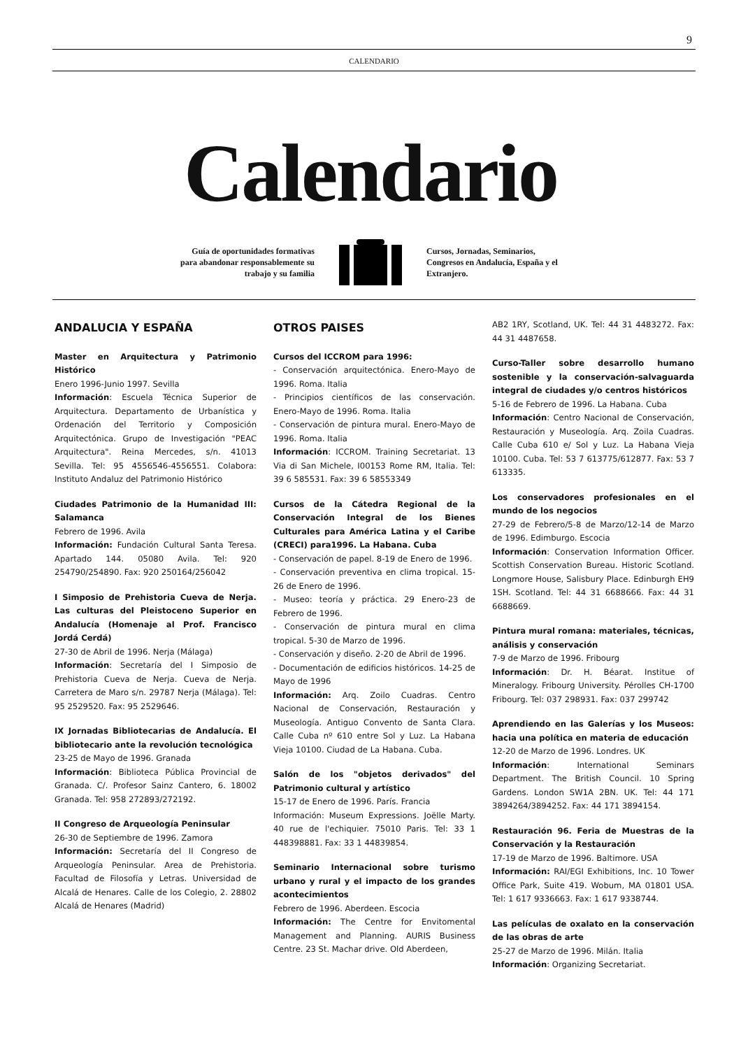9
CALENDARIO
Calendario
Guía de oportunidades formativas para abandonar responsablemente su trabajo y su familia
Cursos, Jornadas, Seminarios, Congresos en Andalucía, España y el Extranjero.
ANDALUCIA Y ESPAÑA
Master en Arquitectura y Patrimonio Histórico
Enero 1996-Junio 1997. Sevilla
Información: Escuela Técnica Superior de Arquitectura. Departamento de Urbanística y Ordenación del Territorio y Composición Arquitectónica. Grupo de Investigación "PEAC Arquitectura". Reina Mercedes, s/n. 41013 Sevilla. Tel: 95 4556546-4556551. Colabora: Instituto Andaluz del Patrimonio Histórico
Ciudades Patrimonio de la Humanidad III: Salamanca
Febrero de 1996. Avila
Información: Fundación Cultural Santa Teresa. Apartado 144. 05080 Avila. Tel: 920 254790/254890. Fax: 920 250164/256042
I Simposio de Prehistoria Cueva de Nerja. Las culturas del Pleistoceno Superior en Andalucía (Homenaje al Prof. Francisco Jordá Cerdá)
27-30 de Abril de 1996. Nerja (Málaga)
Información: Secretaría del I Simposio de Prehistoria Cueva de Nerja. Cueva de Nerja. Carretera de Maro s/n. 29787 Nerja (Málaga). Tel: 95 2529520. Fax: 95 2529646.
IX Jornadas Bibliotecarias de Andalucía. El bibliotecario ante la revolución tecnológica
23-25 de Mayo de 1996. Granada
Información: Biblioteca Pública Provincial de Granada. C/. Profesor Sainz Cantero, 6. 18002 Granada. Tel: 958 272893/272192.
II Congreso de Arqueología Peninsular
26-30 de Septiembre de 1996. Zamora
Información: Secretaría del II Congreso de Arqueología Peninsular. Area de Prehistoria. Facultad de Filosofía y Letras. Universidad de Alcalá de Henares. Calle de los Colegio, 2. 28802 Alcalá de Henares (Madrid)
OTROS PAISES
Cursos del ICCROM para 1996:
- Conservación arquitectónica. Enero-Mayo de 1996. Roma. Italia
- Principios científicos de las conservación. Enero-Mayo de 1996. Roma. Italia
- Conservación de pintura mural. Enero-Mayo de 1996. Roma. Italia
Información: ICCROM. Training Secretariat. 13 Via di San Michele, I00153 Rome RM, Italia. Tel: 39 6 585531. Fax: 39 6 58553349
Cursos de la Cátedra Regional de la Conservación Integral de los Bienes Culturales para América Latina y el Caribe (CRECI) para1996. La Habana. Cuba
- Conservación de papel. 8-19 de Enero de 1996.
- Conservación preventiva en clima tropical. 15-26 de Enero de 1996.
- Museo: teoría y práctica. 29 Enero-23 de Febrero de 1996.
- Conservación de pintura mural en clima tropical. 5-30 de Marzo de 1996.
- Conservación y diseño. 2-20 de Abril de 1996.
- Documentación de edificios históricos. 14-25 de Mayo de 1996
Información: Arq. Zoilo Cuadras. Centro Nacional de Conservación, Restauración y Museología. Antiguo Convento de Santa Clara. Calle Cuba nº 610 entre Sol y Luz. La Habana Vieja 10100. Ciudad de La Habana. Cuba.
Salón de los "objetos derivados" del Patrimonio cultural y artístico
15-17 de Enero de 1996. París. Francia
Información: Museum Expressions. Joëlle Marty. 40 rue de l'echiquier. 75010 Paris. Tel: 33 1 448398881. Fax: 33 1 44839854.
Seminario Internacional sobre turismo urbano y rural y el impacto de los grandes acontecimientos
Febrero de 1996. Aberdeen. Escocia
Información: The Centre for Envitomental Management and Planning. AURIS Business Centre. 23 St. Machar drive. Old Aberdeen,
AB2 1RY, Scotland, UK. Tel: 44 31 4483272. Fax: 44 31 4487658.
Curso-Taller sobre desarrollo humano sostenible y la conservación-salvaguarda integral de ciudades y/o centros históricos
5-16 de Febrero de 1996. La Habana. Cuba
Información: Centro Nacional de Conservación, Restauración y Museología. Arq. Zoila Cuadras. Calle Cuba 610 e/ Sol y Luz. La Habana Vieja 10100. Cuba. Tel: 53 7 613775/612877. Fax: 53 7 613335.
Los conservadores profesionales en el mundo de los negocios
27-29 de Febrero/5-8 de Marzo/12-14 de Marzo de 1996. Edimburgo. Escocia
Información: Conservation Information Officer. Scottish Conservation Bureau. Historic Scotland. Longmore House, Salisbury Place. Edinburgh EH9 1SH. Scotland. Tel: 44 31 6688666. Fax: 44 31 6688669.
Pintura mural romana: materiales, técnicas, análisis y conservación
7-9 de Marzo de 1996. Fribourg
Información: Dr. H. Béarat. Institue of Mineralogy. Fribourg University. Pérolles CH-1700 Fribourg. Tel: 037 298931. Fax: 037 299742
Aprendiendo en las Galerías y los Museos: hacia una política en materia de educación
12-20 de Marzo de 1996. Londres. UK
Información: International Seminars Department. The British Council. 10 Spring Gardens. London SW1A 2BN. UK. Tel: 44 171 3894264/3894252. Fax: 44 171 3894154.
Restauración 96. Feria de Muestras de la Conservación y la Restauración
17-19 de Marzo de 1996. Baltimore. USA
Información: RAI/EGI Exhibitions, Inc. 10 Tower Office Park, Suite 419. Wobum, MA 01801 USA. Tel: 1 617 9336663. Fax: 1 617 9338744.
Las películas de oxalato en la conservación de las obras de arte
25-27 de Marzo de 1996. Milán. Italia
Información: Organizing Secretariat.